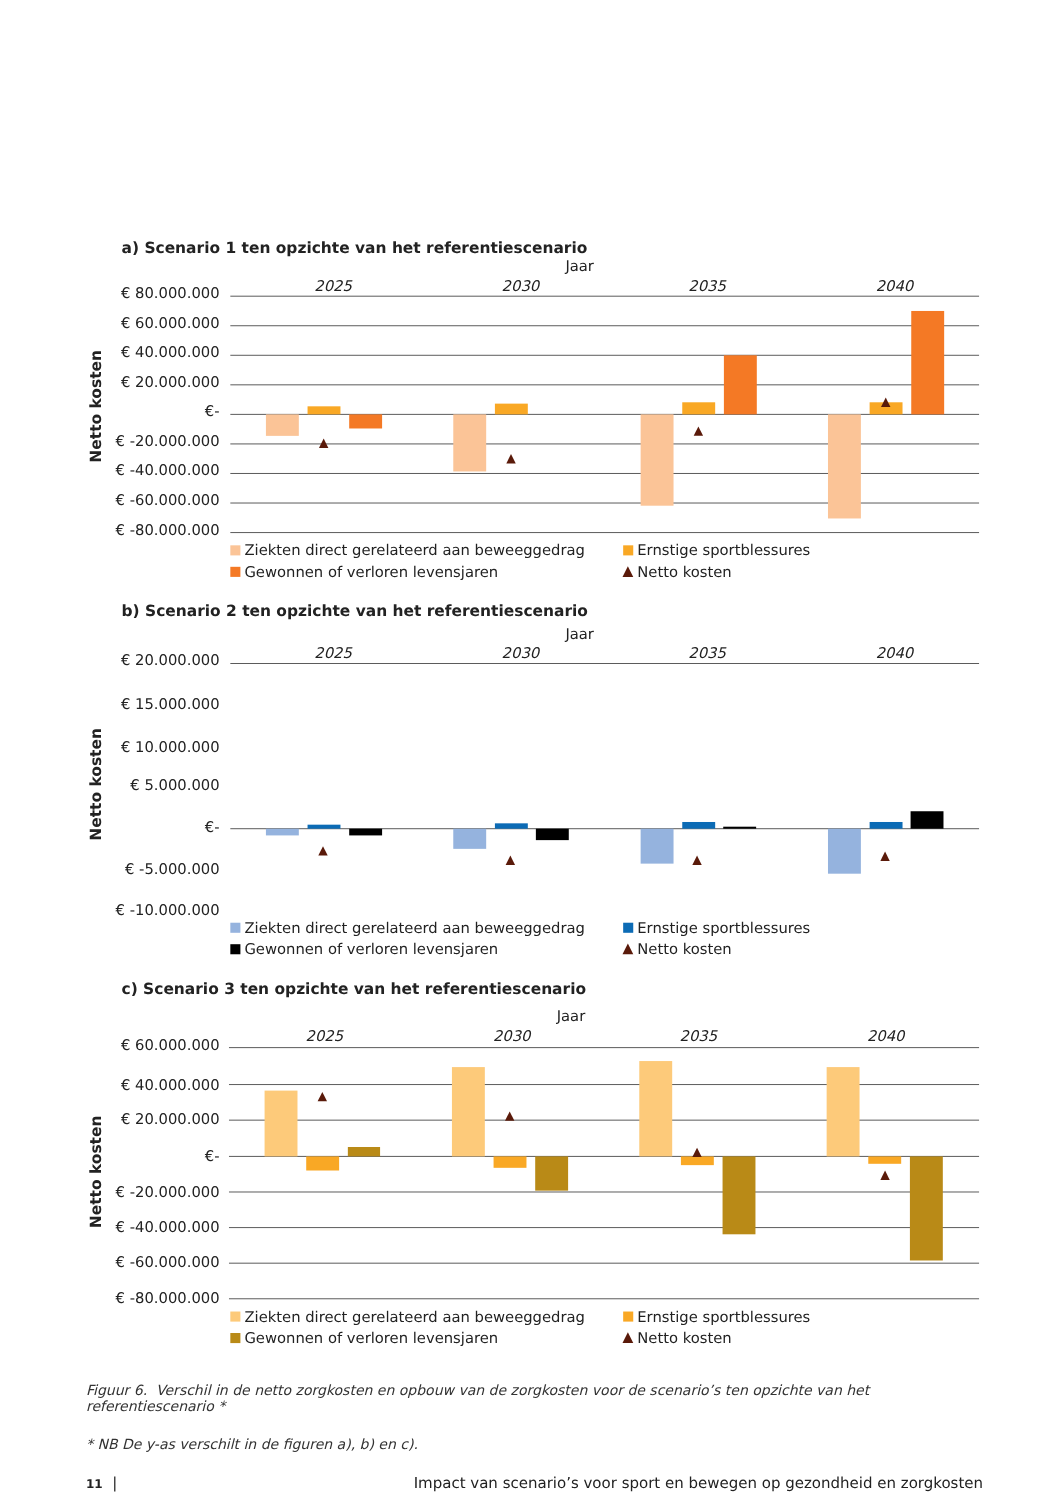a) Scenario 1 ten opzichte van het referentiescenario
Jaar
2025
2030
2035
2040
€ 80.000.000
€ 60.000.000
€ 40.000.000
€ 20.000.000
€-
€ -20.000.000
€ -40.000.000
€ -60.000.000
€ -80.000.000
Netto kosten
Ziekten direct gerelateerd aan beweeggedrag
Ernstige sportblessures
Gewonnen of verloren levensjaren
Netto kosten
b) Scenario 2 ten opzichte van het referentiescenario
Jaar
2025
2030
2035
2040
€ 20.000.000
€ 15.000.000
€ 10.000.000
€ 5.000.000
€-
€ -5.000.000
€ -10.000.000
Netto kosten
Ziekten direct gerelateerd aan beweeggedrag
Ernstige sportblessures
Gewonnen of verloren levensjaren
Netto kosten
c) Scenario 3 ten opzichte van het referentiescenario
Jaar
2025
2030
2035
2040
€ 60.000.000
€ 40.000.000
€ 20.000.000
€-
€ -20.000.000
€ -40.000.000
€ -60.000.000
€ -80.000.000
Netto kosten
Ziekten direct gerelateerd aan beweeggedrag
Ernstige sportblessures
Gewonnen of verloren levensjaren
Netto kosten
Figuur 6. Verschil in de netto zorgkosten en opbouw van de zorgkosten voor de scenario’s ten opzichte van het referentiescenario *
* NB De y-as verschilt in de figuren a), b) en c).
11 | Impact van scenario’s voor sport en bewegen op gezondheid en zorgkosten